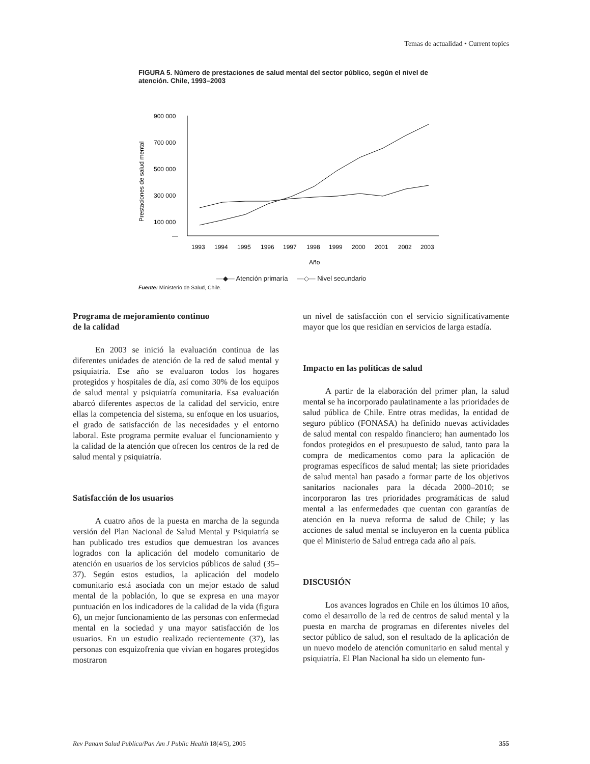Temas de actualidad • Current topics
FIGURA 5. Número de prestaciones de salud mental del sector público, según el nivel de atención. Chile, 1993–2003
Prestaciones de salud mental
900 000
700 000
500 000
300 000
100 000
—
1993
1994
1995
1996
1997
1998
1999
2000
2001
2002
2003
Año
—◆— Atención primaría —◇— Nivel secundario
Fuente: Ministerio de Salud, Chile.
Programa de mejoramiento continuo
de la calidad
En 2003 se inició la evaluación continua de las diferentes unidades de atención de la red de salud mental y psiquiatría. Ese año se evaluaron todos los hogares protegidos y hospitales de día, así como 30% de los equipos de salud mental y psiquiatría comunitaria. Esa evaluación abarcó diferentes aspectos de la calidad del servicio, entre ellas la competencia del sistema, su enfoque en los usuarios, el grado de satisfacción de las necesidades y el entorno laboral. Este programa permite evaluar el funcionamiento y la calidad de la atención que ofrecen los centros de la red de salud mental y psiquiatría.
Satisfacción de los usuarios
A cuatro años de la puesta en marcha de la segunda versión del Plan Nacional de Salud Mental y Psiquiatría se han publicado tres estudios que demuestran los avances logrados con la aplicación del modelo comunitario de atención en usuarios de los servicios públicos de salud (35–37). Según estos estudios, la aplicación del modelo comunitario está asociada con un mejor estado de salud mental de la población, lo que se expresa en una mayor puntuación en los indicadores de la calidad de la vida (figura 6), un mejor funcionamiento de las personas con enfermedad mental en la sociedad y una mayor satisfacción de los usuarios. En un estudio realizado recientemente (37), las personas con esquizofrenia que vivían en hogares protegidos mostraron
un nivel de satisfacción con el servicio significativamente mayor que los que residían en servicios de larga estadía.
Impacto en las políticas de salud
A partir de la elaboración del primer plan, la salud mental se ha incorporado paulatinamente a las prioridades de salud pública de Chile. Entre otras medidas, la entidad de seguro público (FONASA) ha definido nuevas actividades de salud mental con respaldo financiero; han aumentado los fondos protegidos en el presupuesto de salud, tanto para la compra de medicamentos como para la aplicación de programas específicos de salud mental; las siete prioridades de salud mental han pasado a formar parte de los objetivos sanitarios nacionales para la década 2000–2010; se incorporaron las tres prioridades programáticas de salud mental a las enfermedades que cuentan con garantías de atención en la nueva reforma de salud de Chile; y las acciones de salud mental se incluyeron en la cuenta pública que el Ministerio de Salud entrega cada año al país.
DISCUSIÓN
Los avances logrados en Chile en los últimos 10 años, como el desarrollo de la red de centros de salud mental y la puesta en marcha de programas en diferentes niveles del sector público de salud, son el resultado de la aplicación de un nuevo modelo de atención comunitario en salud mental y psiquiatría. El Plan Nacional ha sido un elemento fun-
Rev Panam Salud Publica/Pan Am J Public Health 18(4/5), 2005 355